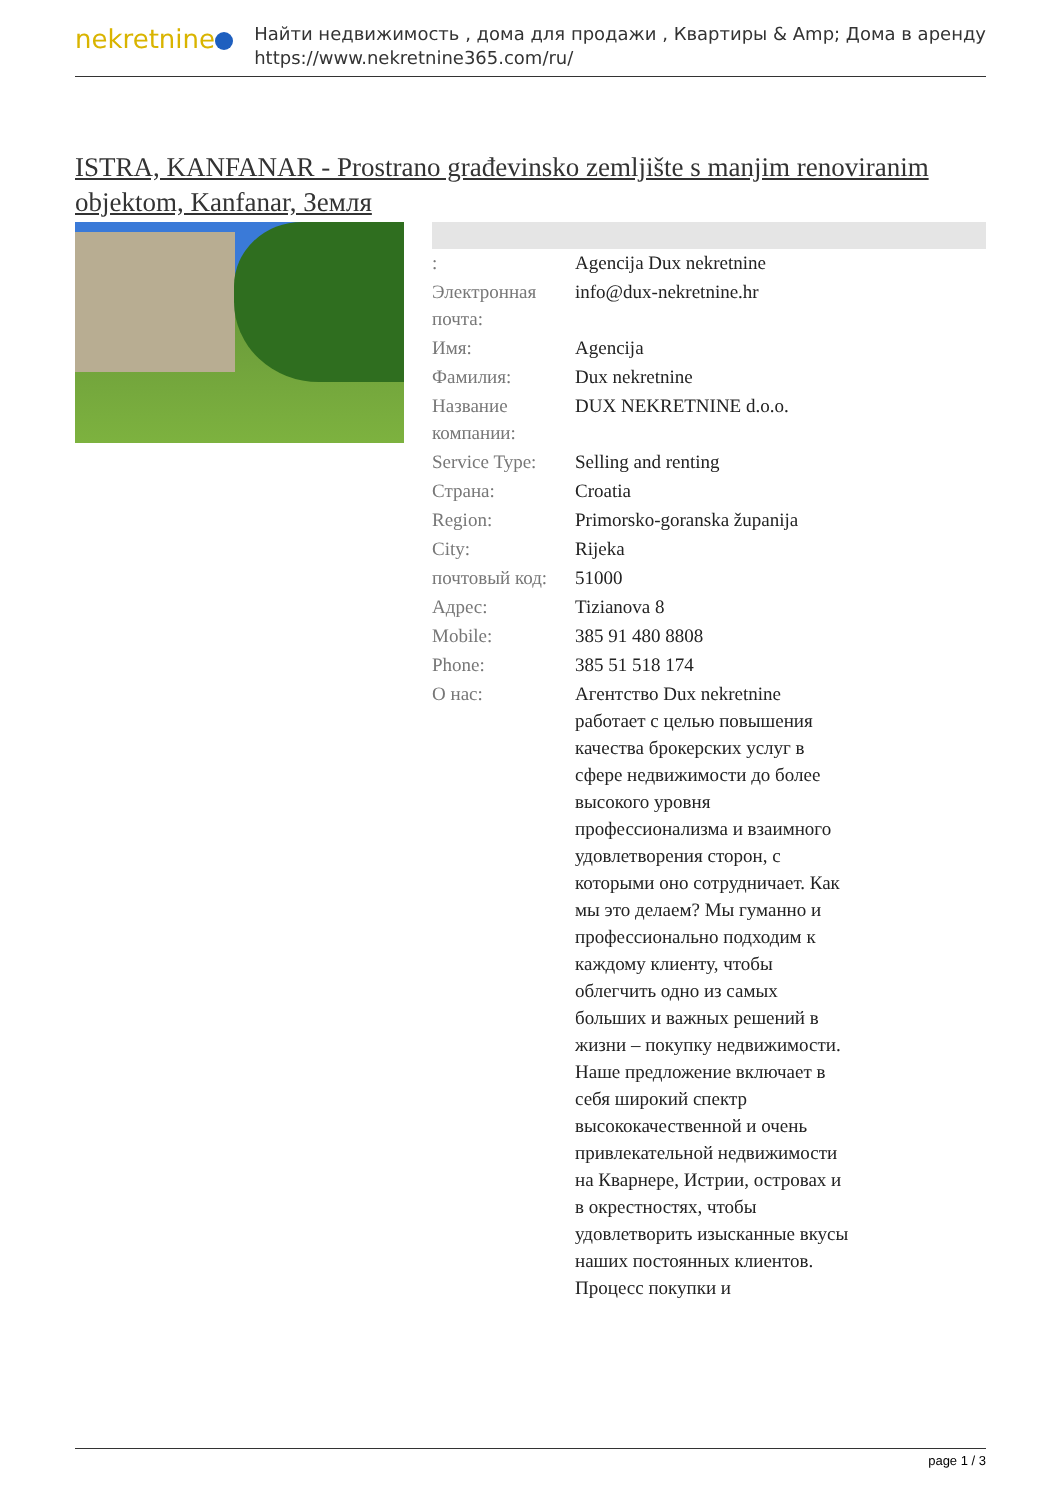nekretnine
Найти недвижимость , дома для продажи , Квартиры & Amp; Дома в аренду
https://www.nekretnine365.com/ru/
ISTRA, KANFANAR - Prostrano građevinsko zemljište s manjim renoviranim objektom, Kanfanar, Земля
| : | Agencija Dux nekretnine |
| Электронная почта: | info@dux-nekretnine.hr |
| Имя: | Agencija |
| Фамилия: | Dux nekretnine |
| Название компании: | DUX NEKRETNINE d.o.o. |
| Service Type: | Selling and renting |
| Страна: | Croatia |
| Region: | Primorsko-goranska županija |
| City: | Rijeka |
| почтовый код: | 51000 |
| Адрес: | Tizianova 8 |
| Mobile: | 385 91 480 8808 |
| Phone: | 385 51 518 174 |
| О нас: | Агентство Dux nekretnine работает с целью повышения качества брокерских услуг в сфере недвижимости до более высокого уровня профессионализма и взаимного удовлетворения сторон, с которыми оно сотрудничает. Как мы это делаем? Мы гуманно и профессионально подходим к каждому клиенту, чтобы облегчить одно из самых больших и важных решений в жизни – покупку недвижимости. Наше предложение включает в себя широкий спектр высококачественной и очень привлекательной недвижимости на Кварнере, Истрии, островах и в окрестностях, чтобы удовлетворить изысканные вкусы наших постоянных клиентов. Процесс покупки и |
page 1 / 3